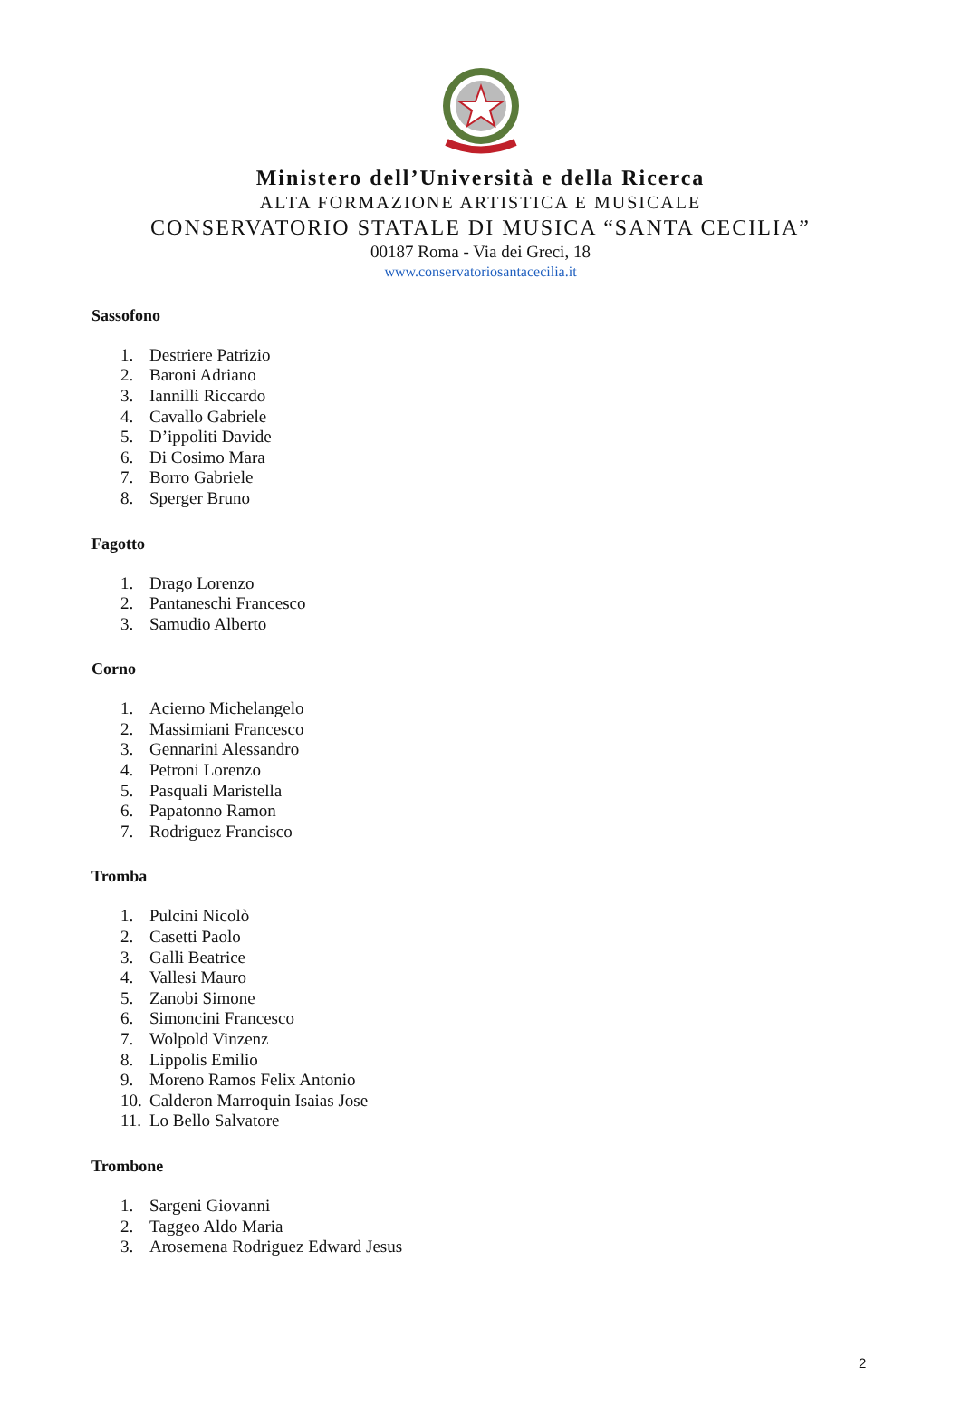Ministero dell’Università e della Ricerca
ALTA FORMAZIONE ARTISTICA E MUSICALE
CONSERVATORIO STATALE DI MUSICA “SANTA CECILIA”
00187 Roma - Via dei Greci, 18
www.conservatoriosantacecilia.it
Sassofono
1. Destriere Patrizio
2. Baroni Adriano
3. Iannilli Riccardo
4. Cavallo Gabriele
5. D’ippoliti Davide
6. Di Cosimo Mara
7. Borro Gabriele
8. Sperger Bruno
Fagotto
1. Drago Lorenzo
2. Pantaneschi Francesco
3. Samudio Alberto
Corno
1. Acierno Michelangelo
2. Massimiani Francesco
3. Gennarini Alessandro
4. Petroni Lorenzo
5. Pasquali Maristella
6. Papatonno Ramon
7. Rodriguez Francisco
Tromba
1. Pulcini Nicolò
2. Casetti Paolo
3. Galli Beatrice
4. Vallesi Mauro
5. Zanobi Simone
6. Simoncini Francesco
7. Wolpold Vinzenz
8. Lippolis Emilio
9. Moreno Ramos Felix Antonio
10. Calderon Marroquin Isaias Jose
11. Lo Bello Salvatore
Trombone
1. Sargeni Giovanni
2. Taggeo Aldo Maria
3. Arosemena Rodriguez Edward Jesus
2